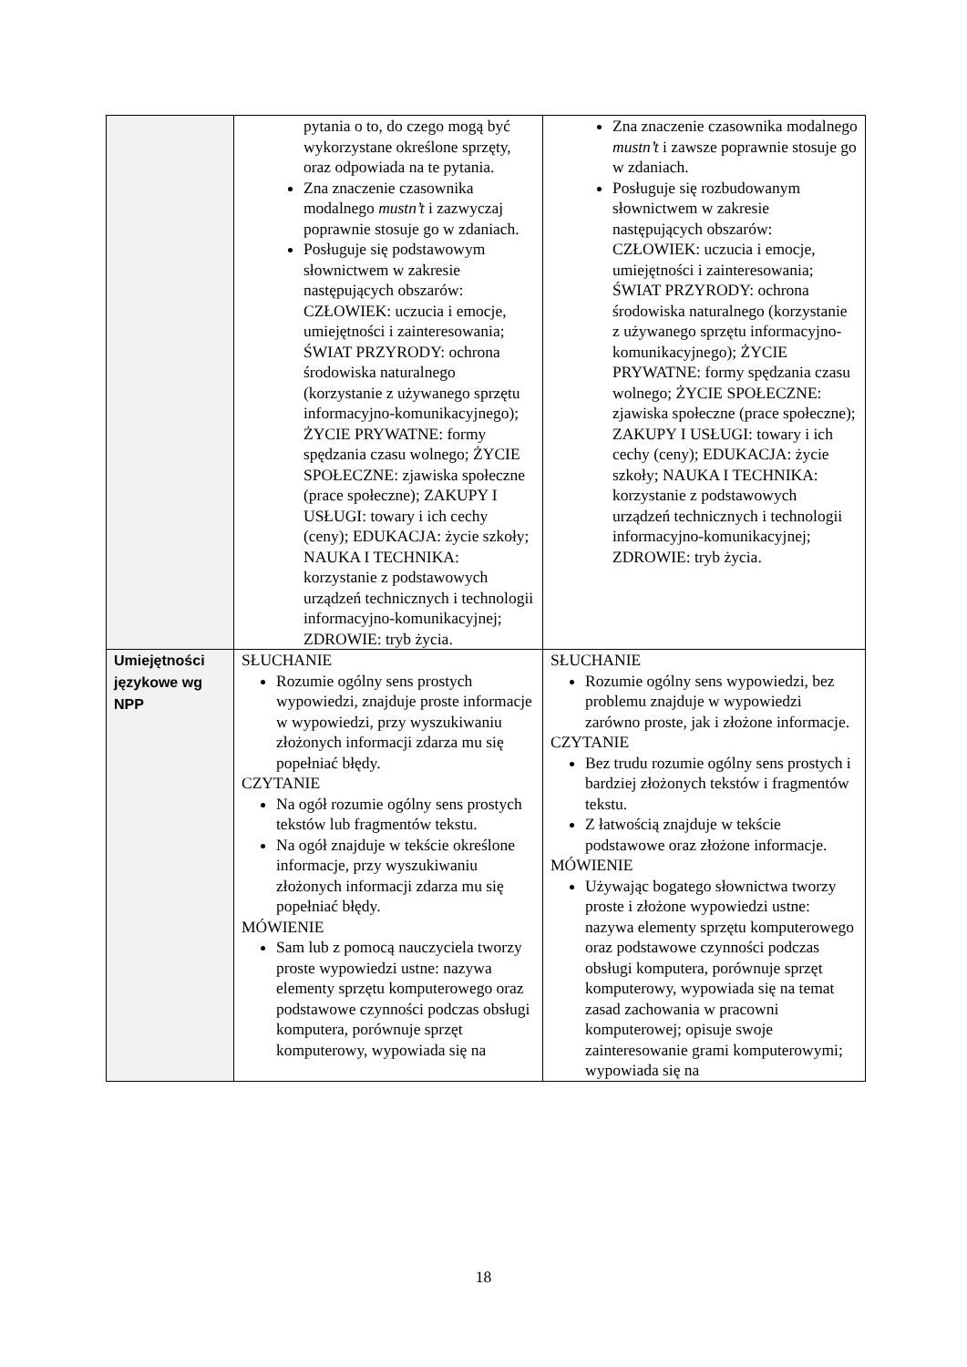| | pytania o to, do czego mogą być wykorzystane określone sprzęty, oraz odpowiada na te pytania. Zna znaczenie czasownika modalnego mustn’t i zazwyczaj poprawnie stosuje go w zdaniach. Posługuje się podstawowym słownictwem w zakresie następujących obszarów: CZŁOWIEK: uczucia i emocje, umiejętności i zainteresowania; ŚWIAT PRZYRODY: ochrona środowiska naturalnego (korzystanie z używanego sprzętu informacyjno-komunikacyjnego); ŻYCIE PRYWATNE: formy spędzania czasu wolnego; ŻYCIE SPOŁECZNE: zjawiska społeczne (prace społeczne); ZAKUPY I USŁUGI: towary i ich cechy (ceny); EDUKACJA: życie szkoły; NAUKA I TECHNIKA: korzystanie z podstawowych urządzeń technicznych i technologii informacyjno-komunikacyjnej; ZDROWIE: tryb życia. | Zna znaczenie czasownika modalnego mustn’t i zawsze poprawnie stosuje go w zdaniach. Posługuje się rozbudowanym słownictwem w zakresie następujących obszarów: CZŁOWIEK: uczucia i emocje, umiejętności i zainteresowania; ŚWIAT PRZYRODY: ochrona środowiska naturalnego (korzystanie z używanego sprzętu informacyjno-komunikacyjnego); ŻYCIE PRYWATNE: formy spędzania czasu wolnego; ŻYCIE SPOŁECZNE: zjawiska społeczne (prace społeczne); ZAKUPY I USŁUGI: towary i ich cechy (ceny); EDUKACJA: życie szkoły; NAUKA I TECHNIKA: korzystanie z podstawowych urządzeń technicznych i technologii informacyjno-komunikacyjnej; ZDROWIE: tryb życia. |
| Umiejętności językowe wg NPP | SŁUCHANIE Rozumie ogólny sens prostych wypowiedzi, znajduje proste informacje w wypowiedzi, przy wyszukiwaniu złożonych informacji zdarza mu się popełniać błędy. CZYTANIE Na ogół rozumie ogólny sens prostych tekstów lub fragmentów tekstu. Na ogół znajduje w tekście określone informacje, przy wyszukiwaniu złożonych informacji zdarza mu się popełniać błędy. MÓWIENIE Sam lub z pomocą nauczyciela tworzy proste wypowiedzi ustne: nazywa elementy sprzętu komputerowego oraz podstawowe czynności podczas obsługi komputera, porównuje sprzęt komputerowy, wypowiada się na | SŁUCHANIE Rozumie ogólny sens wypowiedzi, bez problemu znajduje w wypowiedzi zarówno proste, jak i złożone informacje. CZYTANIE Bez trudu rozumie ogólny sens prostych i bardziej złożonych tekstów i fragmentów tekstu. Z łatwością znajduje w tekście podstawowe oraz złożone informacje. MÓWIENIE Używając bogatego słownictwa tworzy proste i złożone wypowiedzi ustne: nazywa elementy sprzętu komputerowego oraz podstawowe czynności podczas obsługi komputera, porównuje sprzęt komputerowy, wypowiada się na temat zasad zachowania w pracowni komputerowej; opisuje swoje zainteresowanie grami komputerowymi; wypowiada się na |
18